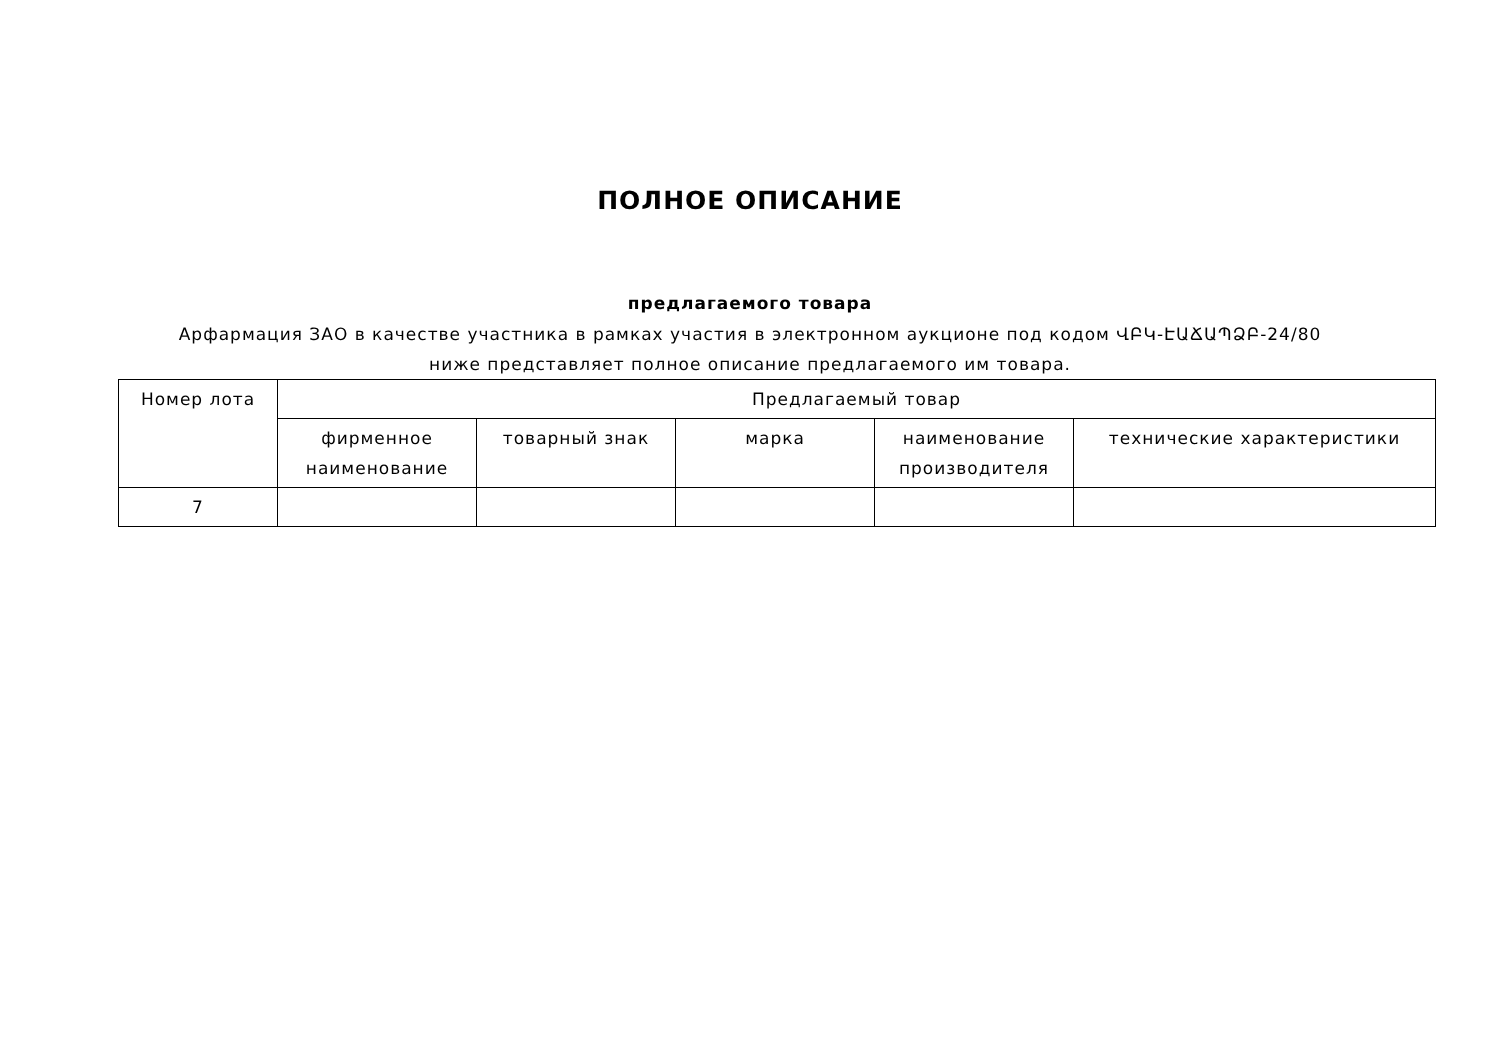ПОЛНОЕ ОПИСАНИЕ
предлагаемого товара
Арфармация ЗАО в качестве участника в рамках участия в электронном аукционе под кодом ՎԲԿ-ԷԱՃԱՊՁԲ-24/80 ниже представляет полное описание предлагаемого им товара.
| Номер лота | Предлагаемый товар | | | | |
| --- | --- | --- | --- | --- | --- |
| | фирменное наименование | товарный знак | марка | наименование производителя | технические характеристики |
| 7 | | | | | |